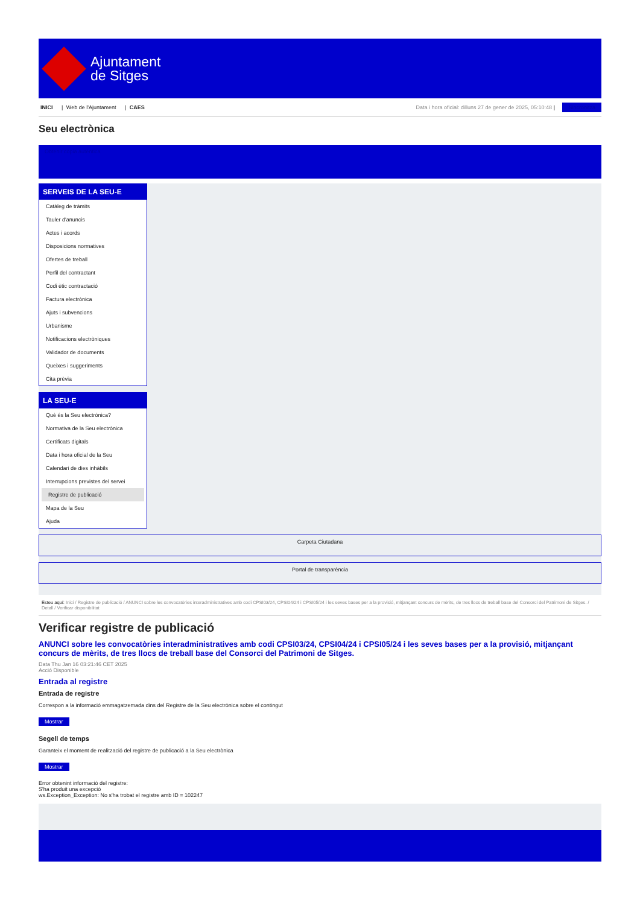Ajuntament
de Sitges
INICI | Web de l'Ajuntament | CAES
Data i hora oficial: dilluns 27 de gener de 2025, 05:10:48 | Sincronitza
Seu electrònica
Obtenir còpia autèntica
SERVEIS DE LA SEU-E
Catàleg de tràmits
Tauler d'anuncis
Actes i acords
Disposicions normatives
Ofertes de treball
Perfil del contractant
Codi ètic contractació
Factura electrònica
Ajuts i subvencions
Urbanisme
Notificacions electròniques
Validador de documents
Queixes i suggeriments
Cita prèvia
LA SEU-E
Què és la Seu electrònica?
Normativa de la Seu electrònica
Certificats digitals
Data i hora oficial de la Seu
Calendari de dies inhàbils
Interrupcions previstes del servei
Registre de publicació
Mapa de la Seu
Ajuda
Carpeta Ciutadana
Portal de transparència
Esteu aquí: Inici / Registre de publicació / ANUNCI sobre les convocatòries interadministratives amb codi CPSI03/24, CPSI04/24 i CPSI05/24 i les seves bases per a la provisió, mitjançant concurs de mèrits, de tres llocs de treball base del Consorci del Patrimoni de Sitges. / Detall / Verificar disponibilitat
Verificar registre de publicació
ANUNCI sobre les convocatòries interadministratives amb codi CPSI03/24, CPSI04/24 i CPSI05/24 i les seves bases per a la provisió, mitjançant concurs de mèrits, de tres llocs de treball base del Consorci del Patrimoni de Sitges.
Data Thu Jan 16 03:21:46 CET 2025
Acció Disponible
Entrada al registre
Entrada de registre
Correspon a la informació emmagatzemada dins del Registre de la Seu electrònica sobre el contingut
Mostrar
Segell de temps
Garanteix el moment de realització del registre de publicació a la Seu electrònica
Mostrar
Error obtenint informació del registre:
S'ha produit una excepció
ws.Exception_Exception: No s'ha trobat el registre amb ID = 102247